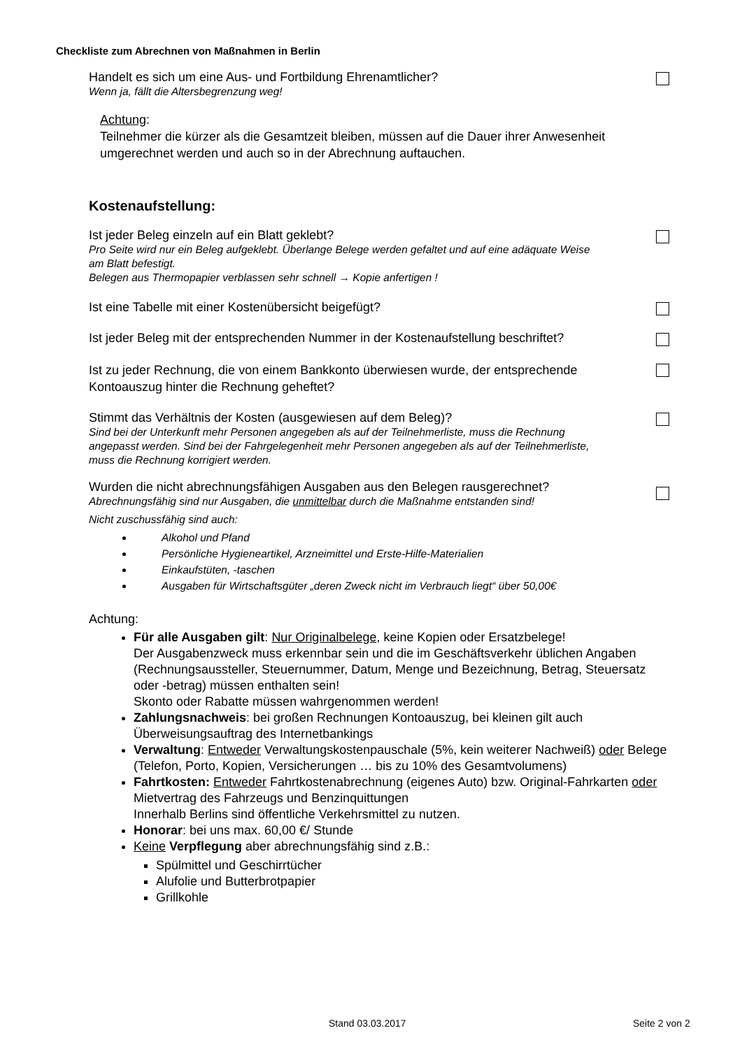Checkliste zum Abrechnen von Maßnahmen in Berlin
Handelt es sich um eine Aus- und Fortbildung Ehrenamtlicher?
Wenn ja, fällt die Altersbegrenzung weg!
Achtung:
Teilnehmer die kürzer als die Gesamtzeit bleiben, müssen auf die Dauer ihrer Anwesenheit umgerechnet werden und auch so in der Abrechnung auftauchen.
Kostenaufstellung:
Ist jeder Beleg einzeln auf ein Blatt geklebt?
Pro Seite wird nur ein Beleg aufgeklebt. Überlange Belege werden gefaltet und auf eine adäquate Weise am Blatt befestigt.
Belegen aus Thermopapier verblassen sehr schnell → Kopie anfertigen !
Ist eine Tabelle mit einer Kostenübersicht beigefügt?
Ist jeder Beleg mit der entsprechenden Nummer in der Kostenaufstellung beschriftet?
Ist zu jeder Rechnung, die von einem Bankkonto überwiesen wurde, der entsprechende Kontoauszug hinter die Rechnung geheftet?
Stimmt das Verhältnis der Kosten (ausgewiesen auf dem Beleg)?
Sind bei der Unterkunft mehr Personen angegeben als auf der Teilnehmerliste, muss die Rechnung angepasst werden. Sind bei der Fahrgelegenheit mehr Personen angegeben als auf der Teilnehmerliste, muss die Rechnung korrigiert werden.
Wurden die nicht abrechnungsfähigen Ausgaben aus den Belegen rausgerechnet?
Abrechnungsfähig sind nur Ausgaben, die unmittelbar durch die Maßnahme entstanden sind!
Nicht zuschussfähig sind auch:
Alkohol und Pfand
Persönliche Hygieneartikel, Arzneimittel und Erste-Hilfe-Materialien
Einkaufstüten, -taschen
Ausgaben für Wirtschaftsgüter „deren Zweck nicht im Verbrauch liegt“ über 50,00€
Achtung:
Für alle Ausgaben gilt: Nur Originalbelege, keine Kopien oder Ersatzbelege!
Der Ausgabenzweck muss erkennbar sein und die im Geschäftsverkehr üblichen Angaben (Rechnungsaussteller, Steuernummer, Datum, Menge und Bezeichnung, Betrag, Steuersatz oder -betrag) müssen enthalten sein!
Skonto oder Rabatte müssen wahrgenommen werden!
Zahlungsnachweis: bei großen Rechnungen Kontoauszug, bei kleinen gilt auch Überweisungsauftrag des Internetbankings
Verwaltung: Entweder Verwaltungskostenpauschale (5%, kein weiterer Nachweiß) oder Belege (Telefon, Porto, Kopien, Versicherungen … bis zu 10% des Gesamtvolumens)
Fahrtkosten: Entweder Fahrtkostenabrechnung (eigenes Auto) bzw. Original-Fahrkarten oder Mietvertrag des Fahrzeugs und Benzinquittungen
Innerhalb Berlins sind öffentliche Verkehrsmittel zu nutzen.
Honorar: bei uns max. 60,00 €/ Stunde
Keine Verpflegung aber abrechnungsfähig sind z.B.:
Spülmittel und Geschirrtücher
Alufolie und Butterbrotpapier
Grillkohle
Stand 03.03.2017 Seite 2 von 2